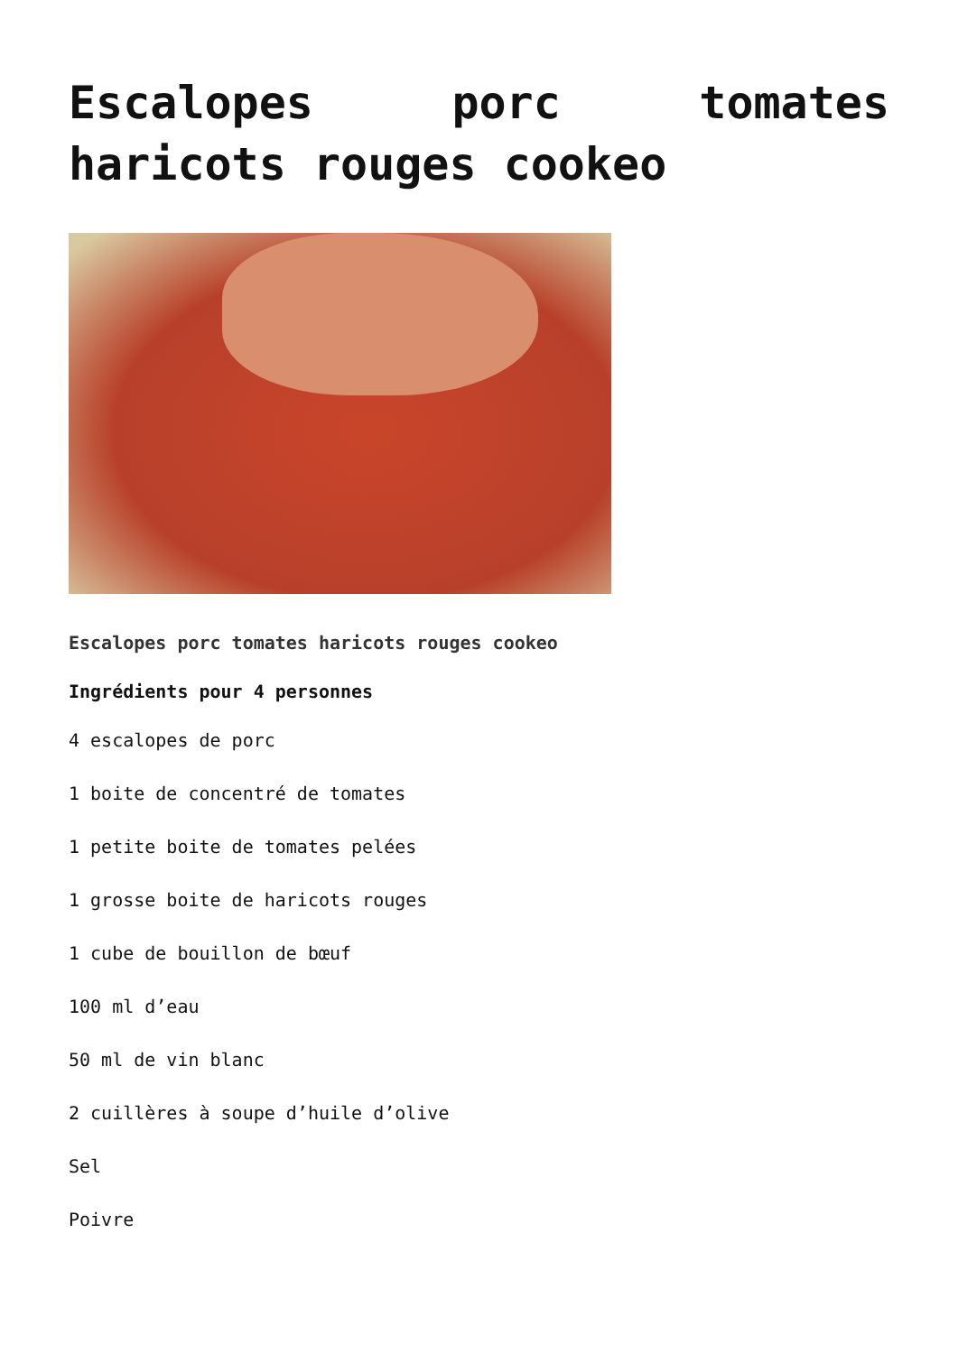Escalopes porc tomates haricots rouges cookeo
Escalopes porc tomates haricots rouges cookeo
Ingrédients pour 4 personnes
4 escalopes de porc
1 boite de concentré de tomates
1 petite boite de tomates pelées
1 grosse boite de haricots rouges
1 cube de bouillon de bœuf
100 ml d’eau
50 ml de vin blanc
2 cuillères à soupe d’huile d’olive
Sel
Poivre